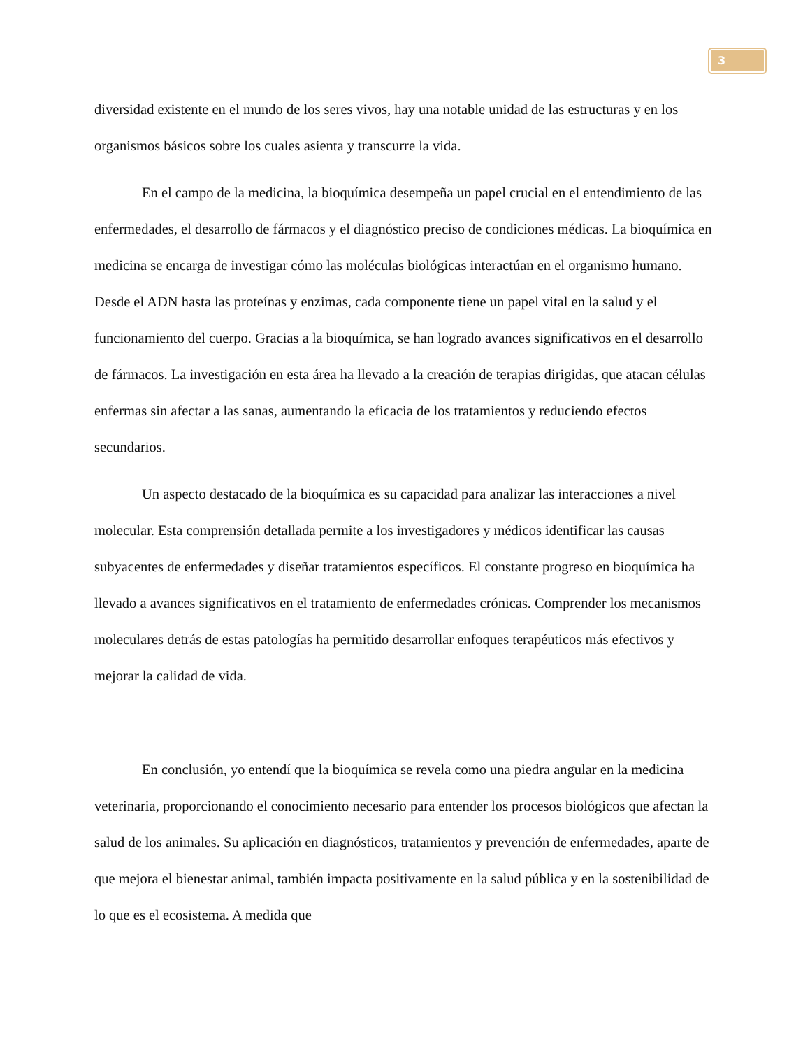3
diversidad existente en el mundo de los seres vivos, hay una notable unidad de las estructuras y en los organismos básicos sobre los cuales asienta y transcurre la vida.
En el campo de la medicina, la bioquímica desempeña un papel crucial en el entendimiento de las enfermedades, el desarrollo de fármacos y el diagnóstico preciso de condiciones médicas. La bioquímica en medicina se encarga de investigar cómo las moléculas biológicas interactúan en el organismo humano. Desde el ADN hasta las proteínas y enzimas, cada componente tiene un papel vital en la salud y el funcionamiento del cuerpo. Gracias a la bioquímica, se han logrado avances significativos en el desarrollo de fármacos. La investigación en esta área ha llevado a la creación de terapias dirigidas, que atacan células enfermas sin afectar a las sanas, aumentando la eficacia de los tratamientos y reduciendo efectos secundarios.
Un aspecto destacado de la bioquímica es su capacidad para analizar las interacciones a nivel molecular. Esta comprensión detallada permite a los investigadores y médicos identificar las causas subyacentes de enfermedades y diseñar tratamientos específicos. El constante progreso en bioquímica ha llevado a avances significativos en el tratamiento de enfermedades crónicas. Comprender los mecanismos moleculares detrás de estas patologías ha permitido desarrollar enfoques terapéuticos más efectivos y mejorar la calidad de vida.
En conclusión, yo entendí que la bioquímica se revela como una piedra angular en la medicina veterinaria, proporcionando el conocimiento necesario para entender los procesos biológicos que afectan la salud de los animales. Su aplicación en diagnósticos, tratamientos y prevención de enfermedades, aparte de que mejora el bienestar animal, también impacta positivamente en la salud pública y en la sostenibilidad de lo que es el ecosistema. A medida que